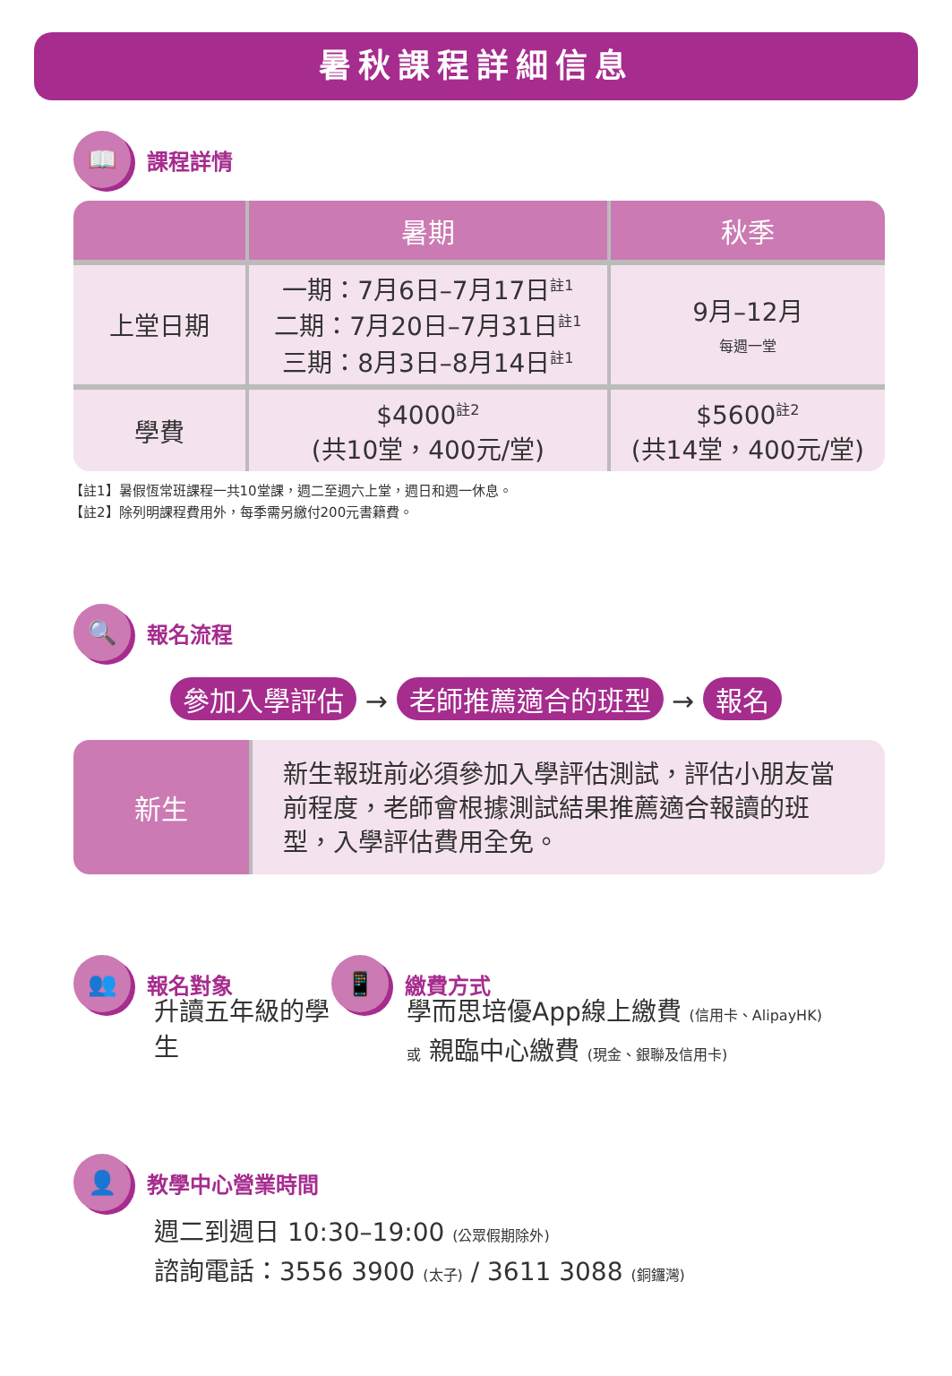暑秋課程詳細信息
📖
課程詳情
| | 暑期 | 秋季 |
| --- | --- | --- |
| 上堂日期 | 一期：7月6日–7月17日<sup>註1</sup> 二期：7月20日–7月31日<sup>註1</sup> 三期：8月3日–8月14日<sup>註1</sup> | 9月–12月 每週一堂 |
| 學費 | $4000<sup>註2</sup> (共10堂，400元/堂) | $5600<sup>註2</sup> (共14堂，400元/堂) |
【註1】暑假恆常班課程一共10堂課，週二至週六上堂，週日和週一休息。
【註2】除列明課程費用外，每季需另繳付200元書籍費。
🔍
報名流程
參加入學評估 → 老師推薦適合的班型 → 報名
新生
新生報班前必須參加入學評估測試，評估小朋友當前程度，老師會根據測試結果推薦適合報讀的班型，入學評估費用全免。
👥
報名對象
升讀五年級的學生
📱
繳費方式
學而思培優App線上繳費 (信用卡、AlipayHK)
或 親臨中心繳費 (現金、銀聯及信用卡)
👤
教學中心營業時間
週二到週日 10:30–19:00 (公眾假期除外)
諮詢電話：3556 3900 (太子) / 3611 3088 (銅鑼灣)